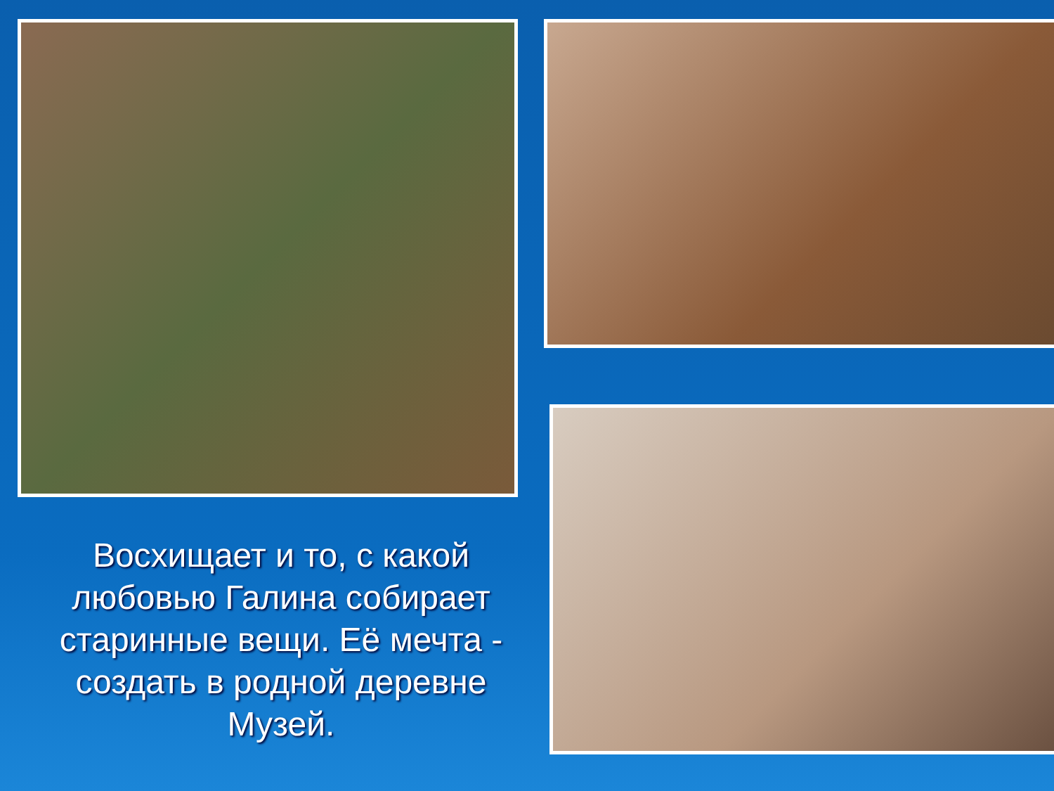Восхищает и то, с какой любовью Галина собирает старинные вещи. Её мечта - создать в родной деревне Музей.